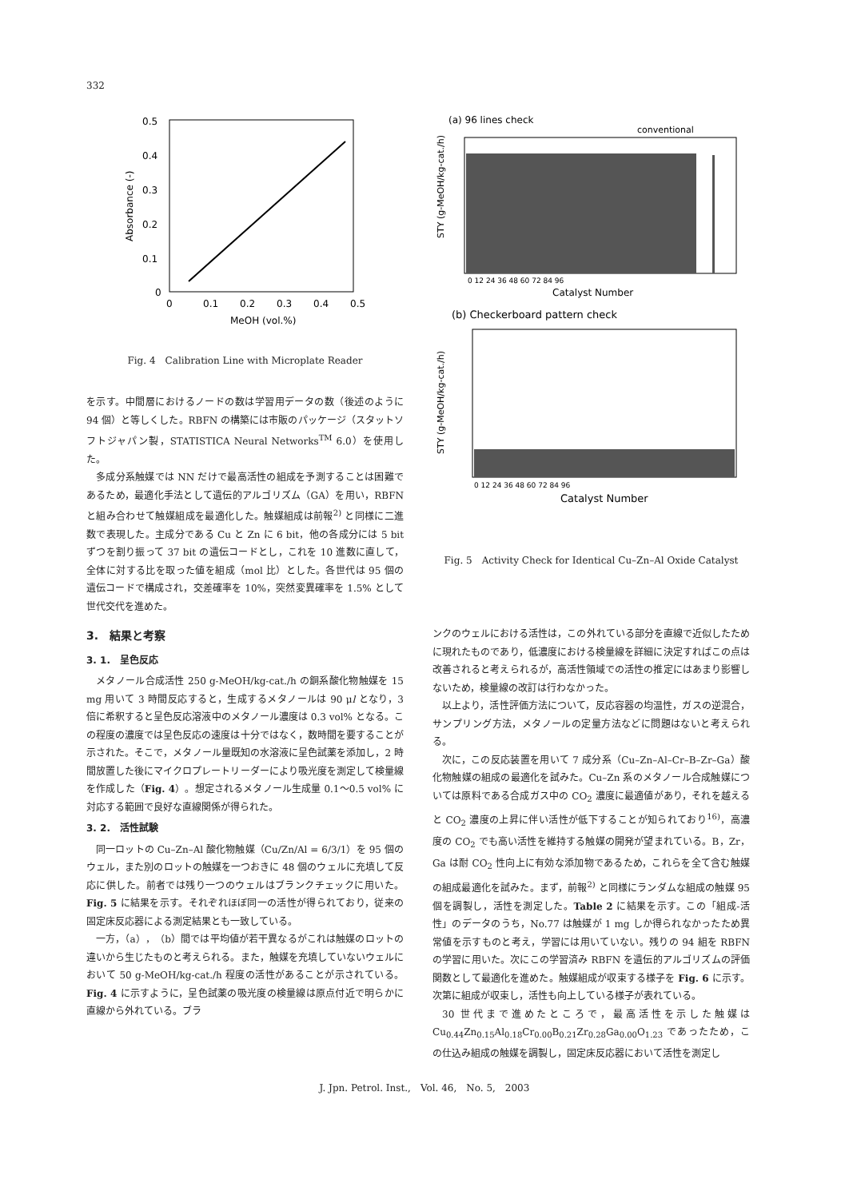332
0.5
0.4
0.3
0.2
0.1
0
0
0.1
0.2
0.3
0.4
0.5
MeOH (vol.%)
Absorbance (-)
Fig. 4　Calibration Line with Microplate Reader
を示す。中間層におけるノードの数は学習用データの数（後述のように 94 個）と等しくした。RBFN の構築には市販のパッケージ（スタットソフトジャパン製，STATISTICA Neural Networks<sup>TM</sup> 6.0）を使用した。
多成分系触媒では NN だけで最高活性の組成を予測することは困難であるため，最適化手法として遺伝的アルゴリズム（GA）を用い，RBFN と組み合わせて触媒組成を最適化した。触媒組成は前報<sup>2)</sup> と同様に二進数で表現した。主成分である Cu と Zn に 6 bit，他の各成分には 5 bit ずつを割り振って 37 bit の遺伝コードとし，これを 10 進数に直して，全体に対する比を取った値を組成（mol 比）とした。各世代は 95 個の遺伝コードで構成され，交差確率を 10%，突然変異確率を 1.5% として世代交代を進めた。
3.　結果と考察
3. 1.　呈色反応
メタノール合成活性 250 g-MeOH/kg-cat./h の銅系酸化物触媒を 15 mg 用いて 3 時間反応すると，生成するメタノールは 90 μl となり，3 倍に希釈すると呈色反応溶液中のメタノール濃度は 0.3 vol% となる。この程度の濃度では呈色反応の速度は十分ではなく，数時間を要することが示された。そこで，メタノール量既知の水溶液に呈色試薬を添加し，2 時間放置した後にマイクロプレートリーダーにより吸光度を測定して検量線を作成した（Fig. 4）。想定されるメタノール生成量 0.1～0.5 vol% に対応する範囲で良好な直線関係が得られた。
3. 2.　活性試験
同一ロットの Cu–Zn–Al 酸化物触媒（Cu/Zn/Al = 6/3/1）を 95 個のウェル，また別のロットの触媒を一つおきに 48 個のウェルに充填して反応に供した。前者では残り一つのウェルはブランクチェックに用いた。Fig. 5 に結果を示す。それぞれほぼ同一の活性が得られており，従来の固定床反応器による測定結果とも一致している。
一方，（a），（b）間では平均値が若干異なるがこれは触媒のロットの違いから生じたものと考えられる。また，触媒を充填していないウェルにおいて 50 g-MeOH/kg-cat./h 程度の活性があることが示されている。Fig. 4 に示すように，呈色試薬の吸光度の検量線は原点付近で明らかに直線から外れている。ブラ
(a) 96 lines check
conventional
STY (g-MeOH/kg-cat./h)
0 12 24 36 48 60 72 84 96
Catalyst Number
(b) Checkerboard pattern check
STY (g-MeOH/kg-cat./h)
0 12 24 36 48 60 72 84 96
Catalyst Number
Fig. 5　Activity Check for Identical Cu–Zn–Al Oxide Catalyst
ンクのウェルにおける活性は，この外れている部分を直線で近似したために現れたものであり，低濃度における検量線を詳細に決定すればこの点は改善されると考えられるが，高活性領域での活性の推定にはあまり影響しないため，検量線の改訂は行わなかった。
以上より，活性評価方法について，反応容器の均温性，ガスの逆混合，サンプリング方法，メタノールの定量方法などに問題はないと考えられる。
次に，この反応装置を用いて 7 成分系（Cu–Zn–Al–Cr–B–Zr–Ga）酸化物触媒の組成の最適化を試みた。Cu–Zn 系のメタノール合成触媒については原料である合成ガス中の CO<sub>2</sub> 濃度に最適値があり，それを越えると CO<sub>2</sub> 濃度の上昇に伴い活性が低下することが知られており<sup>16)</sup>，高濃度の CO<sub>2</sub> でも高い活性を維持する触媒の開発が望まれている。B，Zr，Ga は耐 CO<sub>2</sub> 性向上に有効な添加物であるため，これらを全て含む触媒の組成最適化を試みた。まず，前報<sup>2)</sup> と同様にランダムな組成の触媒 95 個を調製し，活性を測定した。Table 2 に結果を示す。この「組成-活性」のデータのうち，No.77 は触媒が 1 mg しか得られなかったため異常値を示すものと考え，学習には用いていない。残りの 94 組を RBFN の学習に用いた。次にこの学習済み RBFN を遺伝的アルゴリズムの評価関数として最適化を進めた。触媒組成が収束する様子を Fig. 6 に示す。次第に組成が収束し，活性も向上している様子が表れている。
30 世代まで進めたところで，最高活性を示した触媒は Cu<sub>0.44</sub>Zn<sub>0.15</sub>Al<sub>0.18</sub>Cr<sub>0.00</sub>B<sub>0.21</sub>Zr<sub>0.28</sub>Ga<sub>0.00</sub>O<sub>1.23</sub> であったため，この仕込み組成の触媒を調製し，固定床反応器において活性を測定し
J. Jpn. Petrol. Inst.,　Vol. 46,　No. 5,　2003